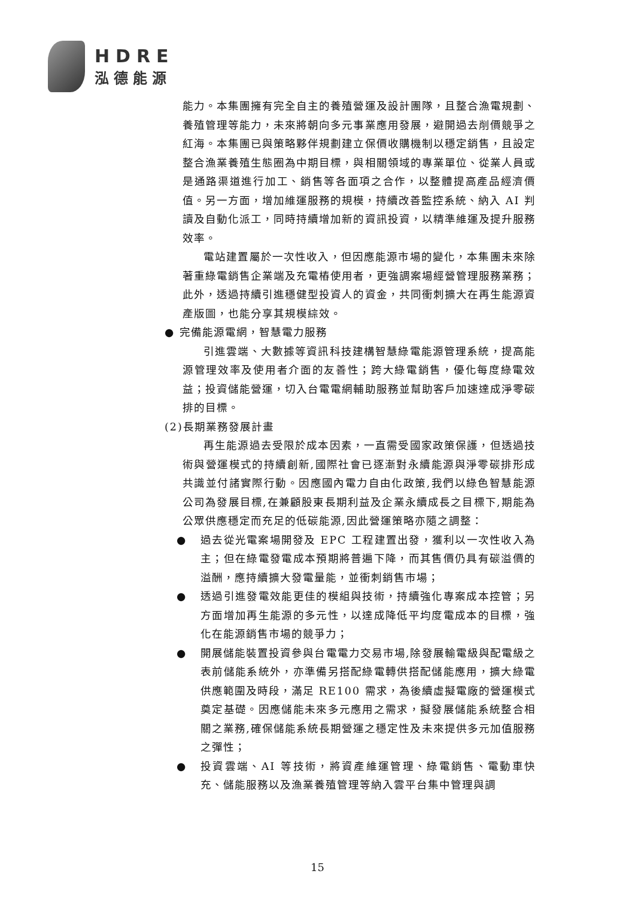HDRE
泓德能源
能力。本集團擁有完全自主的養殖營運及設計團隊，且整合漁電規劃、養殖管理等能力，未來將朝向多元事業應用發展，避開過去削價競爭之紅海。本集團已與策略夥伴規劃建立保價收購機制以穩定銷售，且設定整合漁業養殖生態圈為中期目標，與相關領域的專業單位、從業人員或是通路渠道進行加工、銷售等各面項之合作，以整體提高產品經濟價值。另一方面，增加維運服務的規模，持續改善監控系統、納入 AI 判讀及自動化派工，同時持續增加新的資訊投資，以精準維運及提升服務效率。
電站建置屬於一次性收入，但因應能源市場的變化，本集團未來除著重綠電銷售企業端及充電樁使用者，更強調案場經營管理服務業務；此外，透過持續引進穩健型投資人的資金，共同衝刺擴大在再生能源資產版圖，也能分享其規模綜效。
● 完備能源電網，智慧電力服務
引進雲端、大數據等資訊科技建構智慧綠電能源管理系統，提高能源管理效率及使用者介面的友善性；跨大綠電銷售，優化每度綠電效益；投資儲能營運，切入台電電網輔助服務並幫助客戶加速達成淨零碳排的目標。
(2)長期業務發展計畫
再生能源過去受限於成本因素，一直需受國家政策保護，但透過技術與營運模式的持續創新,國際社會已逐漸對永續能源與淨零碳排形成共識並付諸實際行動。因應國內電力自由化政策,我們以綠色智慧能源公司為發展目標,在兼顧股東長期利益及企業永續成長之目標下,期能為公眾供應穩定而充足的低碳能源,因此營運策略亦隨之調整：
● 過去從光電案場開發及 EPC 工程建置出發，獲利以一次性收入為主；但在綠電發電成本預期將普遍下降，而其售價仍具有碳溢價的溢酬，應持續擴大發電量能，並衝刺銷售市場；
● 透過引進發電效能更佳的模組與技術，持續強化專案成本控管；另方面增加再生能源的多元性，以達成降低平均度電成本的目標，強化在能源銷售市場的競爭力；
● 開展儲能裝置投資參與台電電力交易市場,除發展輸電級與配電級之表前儲能系統外，亦準備另搭配綠電轉供搭配儲能應用，擴大綠電供應範圍及時段，滿足 RE100 需求，為後續虛擬電廠的營運模式奠定基礎。因應儲能未來多元應用之需求，擬發展儲能系統整合相關之業務,確保儲能系統長期營運之穩定性及未來提供多元加值服務之彈性；
● 投資雲端、AI 等技術，將資產維運管理、綠電銷售、電動車快充、儲能服務以及漁業養殖管理等納入雲平台集中管理與調
15